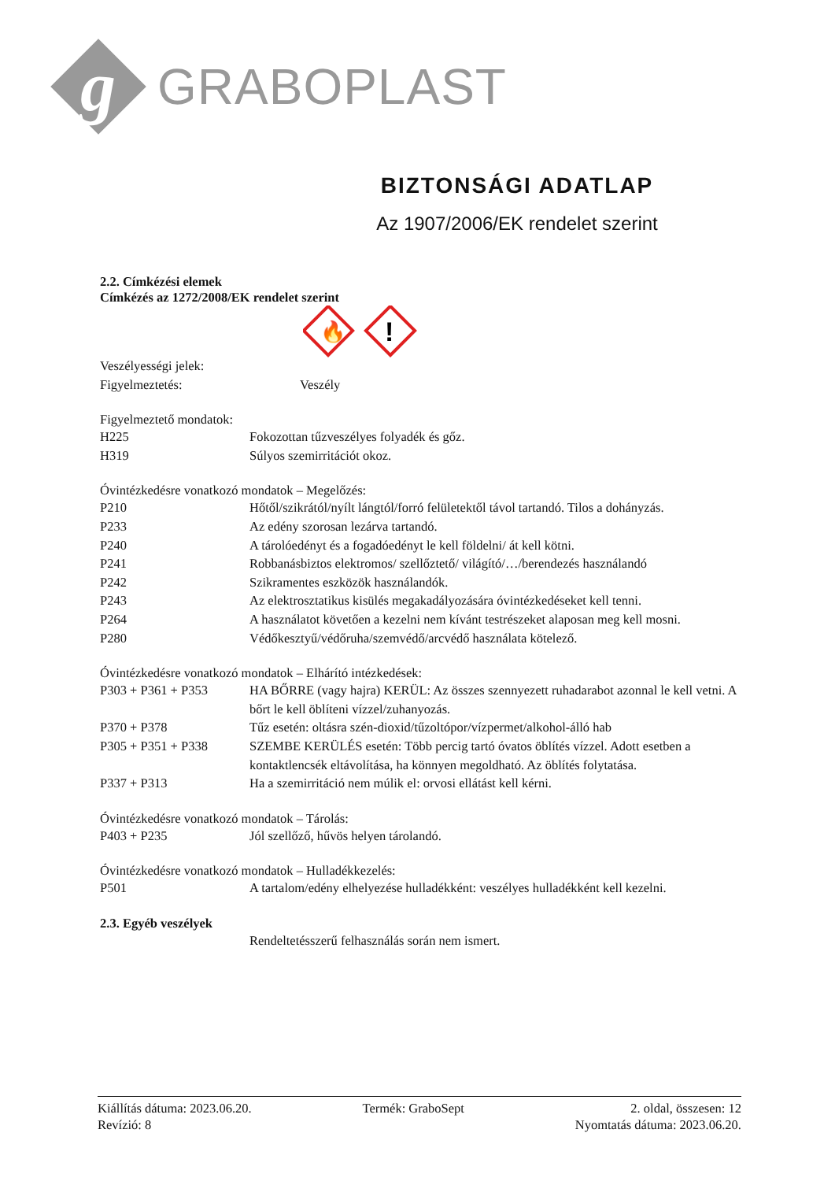g
GRABOPLAST
BIZTONSÁGI ADATLAP
Az 1907/2006/EK rendelet szerint
2.2. Címkézési elemek
Címkézés az 1272/2008/EK rendelet szerint
🔥
!
Veszélyességi jelek:
Figyelmeztetés: Veszély
Figyelmeztető mondatok:
H225 Fokozottan tűzveszélyes folyadék és gőz.
H319 Súlyos szemirritációt okoz.
Óvintézkedésre vonatkozó mondatok – Megelőzés:
P210 Hőtől/szikrától/nyílt lángtól/forró felületektől távol tartandó. Tilos a dohányzás.
P233 Az edény szorosan lezárva tartandó.
P240 A tárolóedényt és a fogadóedényt le kell földelni/ át kell kötni.
P241 Robbanásbiztos elektromos/ szellőztető/ világító/…/berendezés használandó
P242 Szikramentes eszközök használandók.
P243 Az elektrosztatikus kisülés megakadályozására óvintézkedéseket kell tenni.
P264 A használatot követően a kezelni nem kívánt testrészeket alaposan meg kell mosni.
P280 Védőkesztyű/védőruha/szemvédő/arcvédő használata kötelező.
Óvintézkedésre vonatkozó mondatok – Elhárító intézkedések:
P303 + P361 + P353 HA BŐRRE (vagy hajra) KERÜL: Az összes szennyezett ruhadarabot azonnal le kell vetni. A bőrt le kell öblíteni vízzel/zuhanyozás.
P370 + P378 Tűz esetén: oltásra szén-dioxid/tűzoltópor/vízpermet/alkohol-álló hab
P305 + P351 + P338 SZEMBE KERÜLÉS esetén: Több percig tartó óvatos öblítés vízzel. Adott esetben a kontaktlencsék eltávolítása, ha könnyen megoldható. Az öblítés folytatása.
P337 + P313 Ha a szemirritáció nem múlik el: orvosi ellátást kell kérni.
Óvintézkedésre vonatkozó mondatok – Tárolás:
P403 + P235 Jól szellőző, hűvös helyen tárolandó.
Óvintézkedésre vonatkozó mondatok – Hulladékkezelés:
P501 A tartalom/edény elhelyezése hulladékként: veszélyes hulladékként kell kezelni.
2.3. Egyéb veszélyek
Rendeltetésszerű felhasználás során nem ismert.
Kiállítás dátuma: 2023.06.20.
Revízió: 8
Termék: GraboSept 2. oldal, összesen: 12
Nyomtatás dátuma: 2023.06.20.